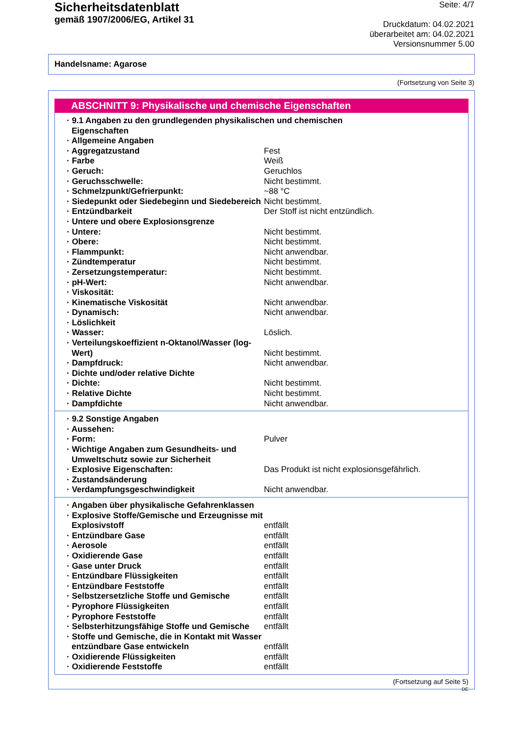Sicherheitsdatenblatt
gemäß 1907/2006/EG, Artikel 31
Seite: 4/7
Druckdatum: 04.02.2021
überarbeitet am: 04.02.2021
Versionsnummer 5.00
Handelsname: Agarose
(Fortsetzung von Seite 3)
ABSCHNITT 9: Physikalische und chemische Eigenschaften
| · 9.1 Angaben zu den grundlegenden physikalischen und chemischen Eigenschaften | |
| · Allgemeine Angaben | |
| · Aggregatzustand | Fest |
| · Farbe | Weiß |
| · Geruch: | Geruchlos |
| · Geruchsschwelle: | Nicht bestimmt. |
| · Schmelzpunkt/Gefrierpunkt: | ~88 °C |
| · Siedepunkt oder Siedebeginn und Siedebereich | Nicht bestimmt. |
| · Entzündbarkeit | Der Stoff ist nicht entzündlich. |
| · Untere und obere Explosionsgrenze | |
| · Untere: | Nicht bestimmt. |
| · Obere: | Nicht bestimmt. |
| · Flammpunkt: | Nicht anwendbar. |
| · Zündtemperatur | Nicht bestimmt. |
| · Zersetzungstemperatur: | Nicht bestimmt. |
| · pH-Wert: | Nicht anwendbar. |
| · Viskosität: | |
| · Kinematische Viskosität | Nicht anwendbar. |
| · Dynamisch: | Nicht anwendbar. |
| · Löslichkeit | |
| · Wasser: | Löslich. |
| · Verteilungskoeffizient n-Oktanol/Wasser (log-Wert) | Nicht bestimmt. |
| · Dampfdruck: | Nicht anwendbar. |
| · Dichte und/oder relative Dichte | |
| · Dichte: | Nicht bestimmt. |
| · Relative Dichte | Nicht bestimmt. |
| · Dampfdichte | Nicht anwendbar. |
| · 9.2 Sonstige Angaben | |
| · Aussehen: | |
| · Form: | Pulver |
| · Wichtige Angaben zum Gesundheits- und Umweltschutz sowie zur Sicherheit | |
| · Explosive Eigenschaften: | Das Produkt ist nicht explosionsgefährlich. |
| · Zustandsänderung | |
| · Verdampfungsgeschwindigkeit | Nicht anwendbar. |
| · Angaben über physikalische Gefahrenklassen | |
| · Explosive Stoffe/Gemische und Erzeugnisse mit Explosivstoff | entfällt |
| · Entzündbare Gase | entfällt |
| · Aerosole | entfällt |
| · Oxidierende Gase | entfällt |
| · Gase unter Druck | entfällt |
| · Entzündbare Flüssigkeiten | entfällt |
| · Entzündbare Feststoffe | entfällt |
| · Selbstzersetzliche Stoffe und Gemische | entfällt |
| · Pyrophore Flüssigkeiten | entfällt |
| · Pyrophore Feststoffe | entfällt |
| · Selbsterhitzungsfähige Stoffe und Gemische | entfällt |
| · Stoffe und Gemische, die in Kontakt mit Wasser entzündbare Gase entwickeln | entfällt |
| · Oxidierende Flüssigkeiten | entfällt |
| · Oxidierende Feststoffe | entfällt |
(Fortsetzung auf Seite 5)
DE